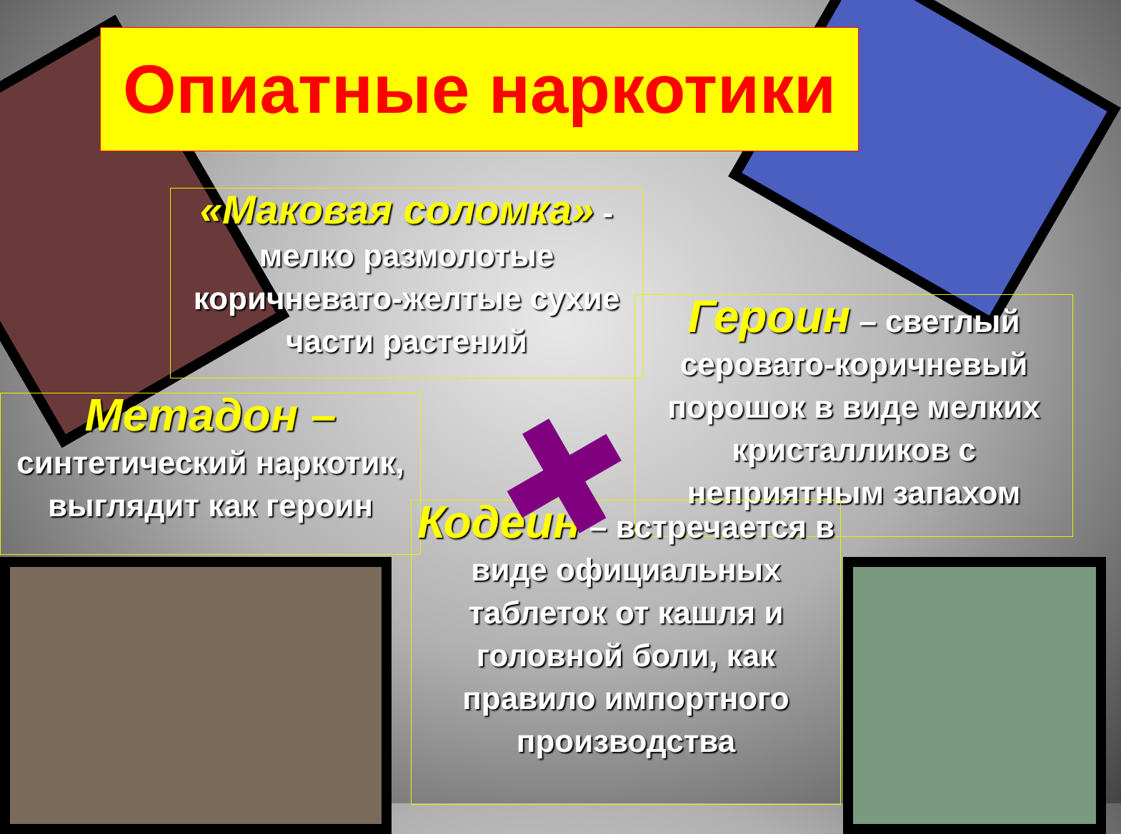Опиатные наркотики
«Маковая соломка» - мелко размолотые коричневато-желтые сухие части растений
Героин – светлый серовато-коричневый порошок в виде мелких кристалликов с неприятным запахом
Метадон –
синтетический наркотик, выглядит как героин
Кодеин – встречается в виде официальных таблеток от кашля и головной боли, как правило импортного производства
✚